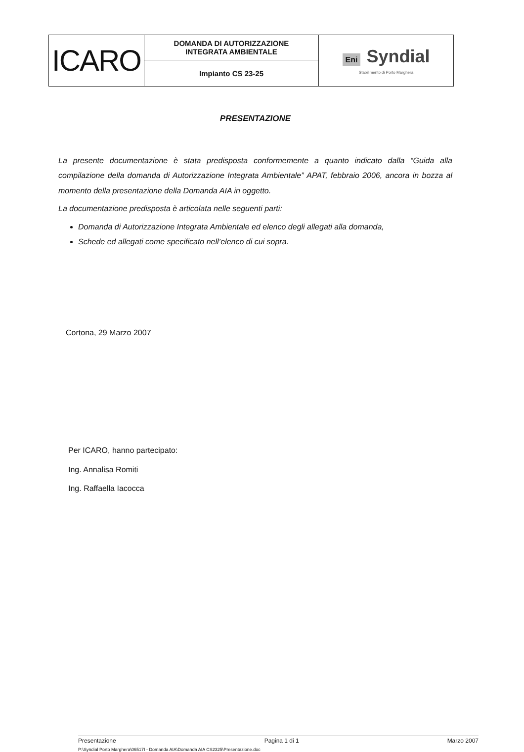| ICARO | DOMANDA DI AUTORIZZAZIONE INTEGRATA AMBIENTALE | Eni Syndial Stabilimento di Porto Marghera |
| | Impianto CS 23-25 | |
PRESENTAZIONE
La presente documentazione è stata predisposta conformemente a quanto indicato dalla “Guida alla compilazione della domanda di Autorizzazione Integrata Ambientale” APAT, febbraio 2006, ancora in bozza al momento della presentazione della Domanda AIA in oggetto.
La documentazione predisposta è articolata nelle seguenti parti:
Domanda di Autorizzazione Integrata Ambientale ed elenco degli allegati alla domanda,
Schede ed allegati come specificato nell’elenco di cui sopra.
Cortona, 29 Marzo 2007
Per ICARO, hanno partecipato:
Ing. Annalisa Romiti
Ing. Raffaella Iacocca
Presentazione Pagina 1 di 1 Marzo 2007
P:\Syndial Porto Marghera\06517I - Domanda AIA\Domanda AIA CS2325\Presentazione.doc